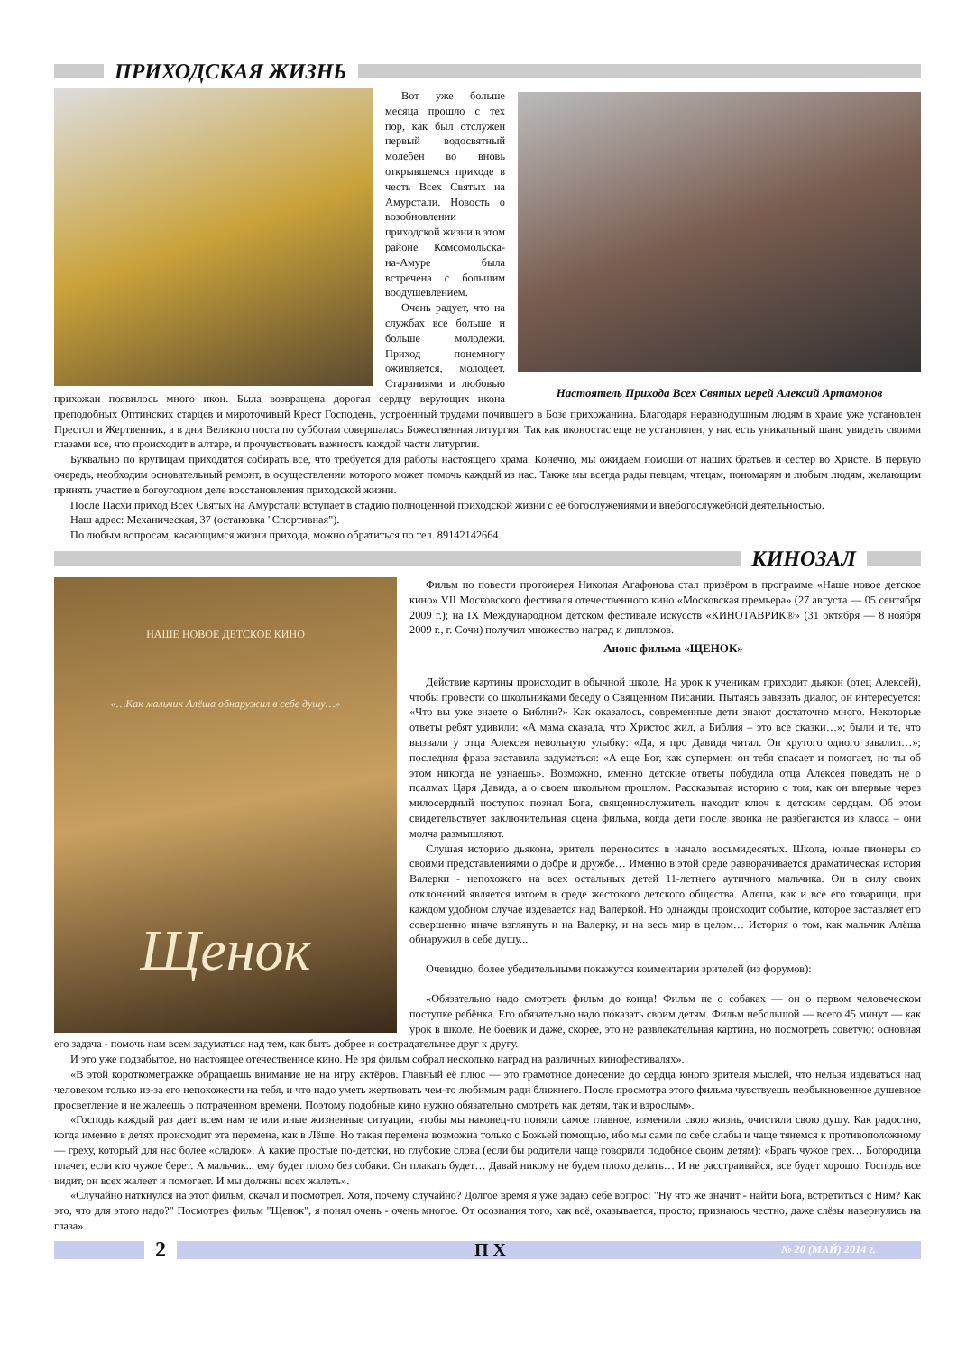ПРИХОДСКАЯ ЖИЗНЬ
Настоятель Прихода Всех Святых иерей Алексий Артамонов
Вот уже больше месяца прошло с тех пор, как был отслужен первый водосвятный молебен во вновь открывшемся приходе в честь Всех Святых на Амурстали. Новость о возобновлении приходской жизни в этом районе Комсомольска-на-Амуре была встречена с большим воодушевлением.
Очень радует, что на службах все больше и больше молодежи. Приход понемногу оживляется, молодеет. Стараниями и любовью прихожан появилось много икон. Была возвращена дорогая сердцу верующих икона преподобных Оптинских старцев и мироточивый Крест Господень, устроенный трудами почившего в Бозе прихожанина. Благодаря неравнодушным людям в храме уже установлен Престол и Жертвенник, а в дни Великого поста по субботам совершалась Божественная литургия. Так как иконостас еще не установлен, у нас есть уникальный шанс увидеть своими глазами все, что происходит в алтаре, и прочувствовать важность каждой части литургии.
Буквально по крупицам приходится собирать все, что требуется для работы настоящего храма. Конечно, мы ожидаем помощи от наших братьев и сестер во Христе. В первую очередь, необходим основательный ремонт, в осуществлении которого может помочь каждый из нас. Также мы всегда рады певцам, чтецам, пономарям и любым людям, желающим принять участие в богоугодном деле восстановления приходской жизни.
После Пасхи приход Всех Святых на Амурстали вступает в стадию полноценной приходской жизни с её богослужениями и внебогослужебной деятельностью.
Наш адрес: Механическая, 37 (остановка "Спортивная").
По любым вопросам, касающимся жизни прихода, можно обратиться по тел. 89142142664.
КИНОЗАЛ
НАШЕ НОВОЕ ДЕТСКОЕ КИНО
«…Как мальчик Алёша обнаружил в себе душу…»
Щенок
Фильм по повести протоиерея Николая Агафонова стал призёром в программе «Наше новое детское кино» VII Московского фестиваля отечественного кино «Московская премьера» (27 августа — 05 сентября 2009 г.); на IX Международном детском фестивале искусств «КИНОТАВРИК®» (31 октября — 8 ноября 2009 г., г. Сочи) получил множество наград и дипломов.
Анонс фильма «ЩЕНОК»
Действие картины происходит в обычной школе. На урок к ученикам приходит дьякон (отец Алексей), чтобы провести со школьниками беседу о Священном Писании. Пытаясь завязать диалог, он интересуется: «Что вы уже знаете о Библии?» Как оказалось, современные дети знают достаточно много. Некоторые ответы ребят удивили: «А мама сказала, что Христос жил, а Библия – это все сказки…»; были и те, что вызвали у отца Алексея невольную улыбку: «Да, я про Давида читал. Он крутого одного завалил…»; последняя фраза заставила задуматься: «А еще Бог, как супермен: он тебя спасает и помогает, но ты об этом никогда не узнаешь». Возможно, именно детские ответы побудила отца Алексея поведать не о псалмах Царя Давида, а о своем школьном прошлом. Рассказывая историю о том, как он впервые через милосердный поступок познал Бога, священнослужитель находит ключ к детским сердцам. Об этом свидетельствует заключительная сцена фильма, когда дети после звонка не разбегаются из класса – они молча размышляют.
Слушая историю дьякона, зритель переносится в начало восьмидесятых. Школа, юные пионеры со своими представлениями о добре и дружбе… Именно в этой среде разворачивается драматическая история Валерки - непохожего на всех остальных детей 11-летнего аутичного мальчика. Он в силу своих отклонений является изгоем в среде жестокого детского общества. Алеша, как и все его товарищи, при каждом удобном случае издевается над Валеркой. Но однажды происходит событие, которое заставляет его совершенно иначе взглянуть и на Валерку, и на весь мир в целом… История о том, как мальчик Алёша обнаружил в себе душу...
Очевидно, более убедительными покажутся комментарии зрителей (из форумов):
«Обязательно надо смотреть фильм до конца! Фильм не о собаках — он о первом человеческом поступке ребёнка. Его обязательно надо показать своим детям. Фильм небольшой — всего 45 минут — как урок в школе. Не боевик и даже, скорее, это не развлекательная картина, но посмотреть советую: основная его задача - помочь нам всем задуматься над тем, как быть добрее и сострадательнее друг к другу.
И это уже подзабытое, но настоящее отечественное кино. Не зря фильм собрал несколько наград на различных кинофестивалях».
«В этой короткометражке обращаешь внимание не на игру актёров. Главный её плюс — это грамотное донесение до сердца юного зрителя мыслей, что нельзя издеваться над человеком только из-за его непохожести на тебя, и что надо уметь жертвовать чем-то любимым ради ближнего. После просмотра этого фильма чувствуешь необыкновенное душевное просветление и не жалеешь о потраченном времени. Поэтому подобные кино нужно обязательно смотреть как детям, так и взрослым».
«Господь каждый раз дает всем нам те или иные жизненные ситуации, чтобы мы наконец-то поняли самое главное, изменили свою жизнь, очистили свою душу. Как радостно, когда именно в детях происходит эта перемена, как в Лёше. Но такая перемена возможна только с Божьей помощью, ибо мы сами по себе слабы и чаще тянемся к противоположному — греху, который для нас более «сладок». А какие простые по-детски, но глубокие слова (если бы родители чаще говорили подобное своим детям): «Брать чужое грех… Богородица плачет, если кто чужое берет. А мальчик... ему будет плохо без собаки. Он плакать будет… Давай никому не будем плохо делать… И не расстраивайся, все будет хорошо. Господь все видит, он всех жалеет и помогает. И мы должны всех жалеть».
«Случайно наткнулся на этот фильм, скачал и посмотрел. Хотя, почему случайно? Долгое время я уже задаю себе вопрос: "Ну что же значит - найти Бога, встретиться с Ним? Как это, что для этого надо?" Посмотрев фильм "Щенок", я понял очень - очень многое. От осознания того, как всё, оказывается, просто; признаюсь честно, даже слёзы навернулись на глаза».
2
П Х № 20 (МАЙ) 2014 г.